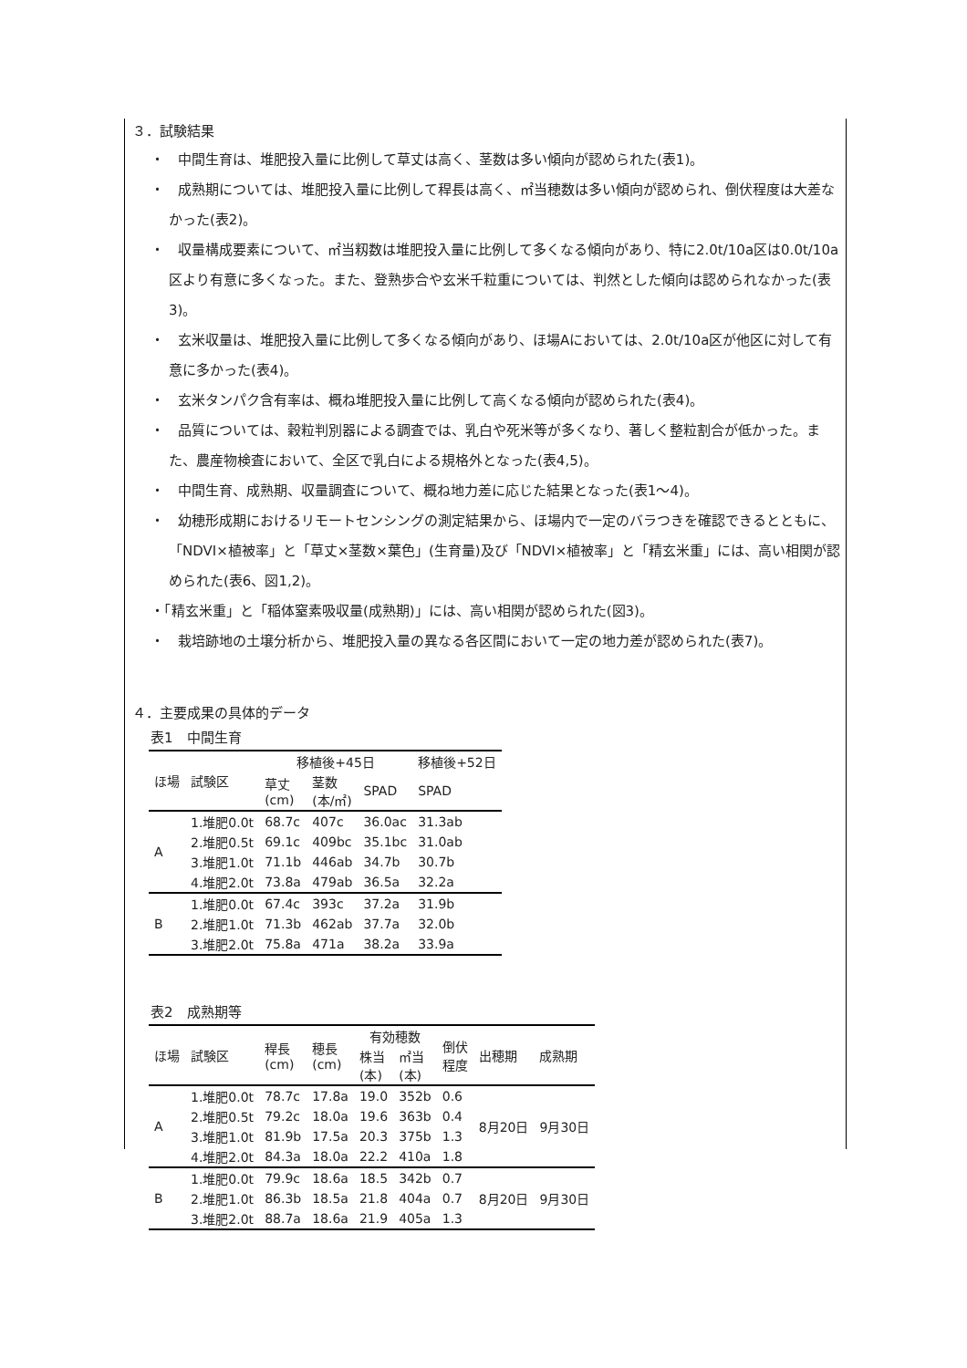３．試験結果
・　中間生育は、堆肥投入量に比例して草丈は高く、茎数は多い傾向が認められた(表1)。
・　成熟期については、堆肥投入量に比例して稈長は高く、㎡当穂数は多い傾向が認められ、倒伏程度は大差なかった(表2)。
・　収量構成要素について、㎡当籾数は堆肥投入量に比例して多くなる傾向があり、特に2.0t/10a区は0.0t/10a区より有意に多くなった。また、登熟歩合や玄米千粒重については、判然とした傾向は認められなかった(表3)。
・　玄米収量は、堆肥投入量に比例して多くなる傾向があり、ほ場Aにおいては、2.0t/10a区が他区に対して有意に多かった(表4)。
・　玄米タンパク含有率は、概ね堆肥投入量に比例して高くなる傾向が認められた(表4)。
・　品質については、穀粒判別器による調査では、乳白や死米等が多くなり、著しく整粒割合が低かった。また、農産物検査において、全区で乳白による規格外となった(表4,5)。
・　中間生育、成熟期、収量調査について、概ね地力差に応じた結果となった(表1～4)。
・　幼穂形成期におけるリモートセンシングの測定結果から、ほ場内で一定のバラつきを確認できるとともに、「NDVI×植被率」と「草丈×茎数×葉色」(生育量)及び「NDVI×植被率」と「精玄米重」には、高い相関が認められた(表6、図1,2)。
・「精玄米重」と「稲体窒素吸収量(成熟期)」には、高い相関が認められた(図3)。
・　栽培跡地の土壌分析から、堆肥投入量の異なる各区間において一定の地力差が認められた(表7)。
４．主要成果の具体的データ
表1　中間生育
| ほ場 | 試験区 | 移植後+45日 | | | 移植後+52日 |
| --- | --- | --- | --- | --- | --- |
| | | 草丈 (cm) | 茎数 (本/㎡) | SPAD | SPAD |
| A | 1.堆肥0.0t | 68.7c | 407c | 36.0ac | 31.3ab |
| | 2.堆肥0.5t | 69.1c | 409bc | 35.1bc | 31.0ab |
| | 3.堆肥1.0t | 71.1b | 446ab | 34.7b | 30.7b |
| | 4.堆肥2.0t | 73.8a | 479ab | 36.5a | 32.2a |
| B | 1.堆肥0.0t | 67.4c | 393c | 37.2a | 31.9b |
| | 2.堆肥1.0t | 71.3b | 462ab | 37.7a | 32.0b |
| | 3.堆肥2.0t | 75.8a | 471a | 38.2a | 33.9a |
表2　成熟期等
| ほ場 | 試験区 | 稈長 (cm) | 穂長 (cm) | 有効穂数 | | 倒伏 程度 | 出穂期 | 成熟期 |
| --- | --- | --- | --- | --- | --- | --- | --- | --- |
| | | | | 株当 (本) | ㎡当 (本) | | | |
| A | 1.堆肥0.0t | 78.7c | 17.8a | 19.0 | 352b | 0.6 | 8月20日 | 9月30日 |
| | 2.堆肥0.5t | 79.2c | 18.0a | 19.6 | 363b | 0.4 | | |
| | 3.堆肥1.0t | 81.9b | 17.5a | 20.3 | 375b | 1.3 | | |
| | 4.堆肥2.0t | 84.3a | 18.0a | 22.2 | 410a | 1.8 | | |
| B | 1.堆肥0.0t | 79.9c | 18.6a | 18.5 | 342b | 0.7 | 8月20日 | 9月30日 |
| | 2.堆肥1.0t | 86.3b | 18.5a | 21.8 | 404a | 0.7 | | |
| | 3.堆肥2.0t | 88.7a | 18.6a | 21.9 | 405a | 1.3 | | |